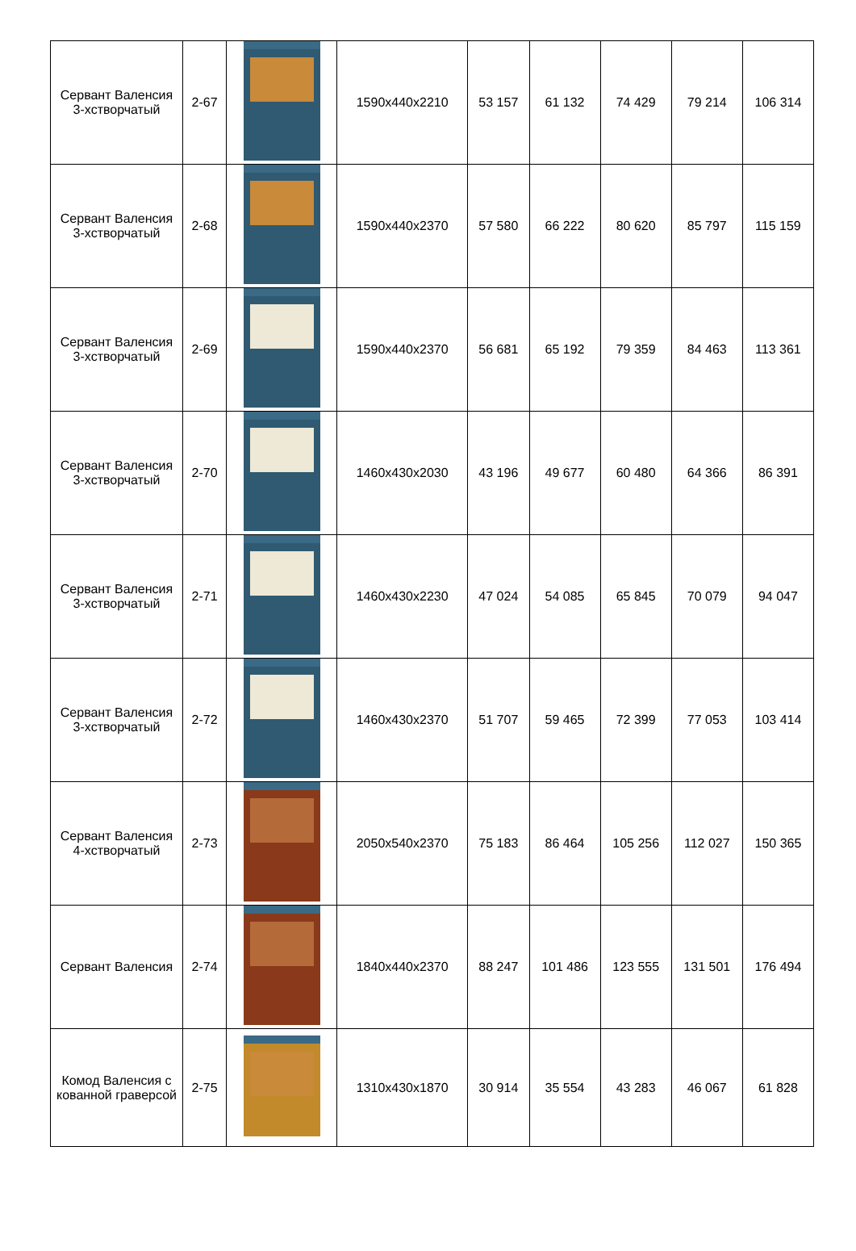| Сервант Валенсия 3-хстворчатый | 2-67 | | 1590x440x2210 | 53 157 | 61 132 | 74 429 | 79 214 | 106 314 |
| Сервант Валенсия 3-хстворчатый | 2-68 | | 1590x440x2370 | 57 580 | 66 222 | 80 620 | 85 797 | 115 159 |
| Сервант Валенсия 3-хстворчатый | 2-69 | | 1590x440x2370 | 56 681 | 65 192 | 79 359 | 84 463 | 113 361 |
| Сервант Валенсия 3-хстворчатый | 2-70 | | 1460x430x2030 | 43 196 | 49 677 | 60 480 | 64 366 | 86 391 |
| Сервант Валенсия 3-хстворчатый | 2-71 | | 1460x430x2230 | 47 024 | 54 085 | 65 845 | 70 079 | 94 047 |
| Сервант Валенсия 3-хстворчатый | 2-72 | | 1460x430x2370 | 51 707 | 59 465 | 72 399 | 77 053 | 103 414 |
| Сервант Валенсия 4-хстворчатый | 2-73 | | 2050x540x2370 | 75 183 | 86 464 | 105 256 | 112 027 | 150 365 |
| Сервант Валенсия | 2-74 | | 1840x440x2370 | 88 247 | 101 486 | 123 555 | 131 501 | 176 494 |
| Комод Валенсия с кованной граверсой | 2-75 | | 1310x430x1870 | 30 914 | 35 554 | 43 283 | 46 067 | 61 828 |